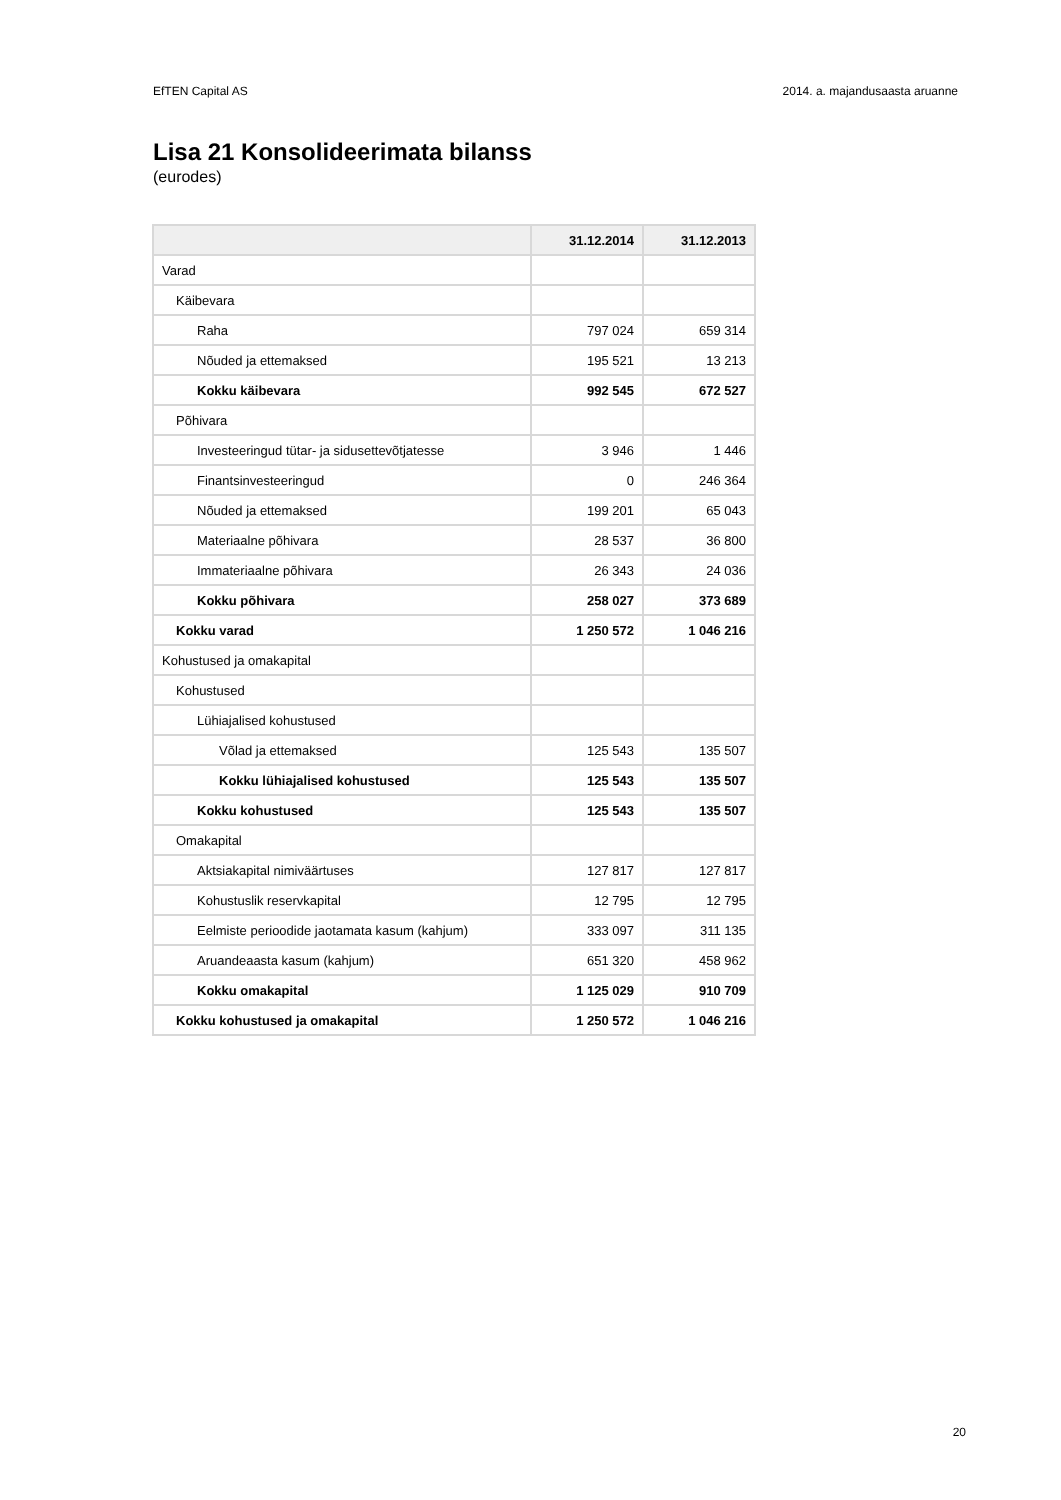EfTEN Capital AS 2014. a. majandusaasta aruanne
Lisa 21 Konsolideerimata bilanss
(eurodes)
| | 31.12.2014 | 31.12.2013 |
| --- | --- | --- |
| Varad | | |
| Käibevara | | |
| Raha | 797 024 | 659 314 |
| Nõuded ja ettemaksed | 195 521 | 13 213 |
| Kokku käibevara | 992 545 | 672 527 |
| Põhivara | | |
| Investeeringud tütar- ja sidusettevõtjatesse | 3 946 | 1 446 |
| Finantsinvesteeringud | 0 | 246 364 |
| Nõuded ja ettemaksed | 199 201 | 65 043 |
| Materiaalne põhivara | 28 537 | 36 800 |
| Immateriaalne põhivara | 26 343 | 24 036 |
| Kokku põhivara | 258 027 | 373 689 |
| Kokku varad | 1 250 572 | 1 046 216 |
| Kohustused ja omakapital | | |
| Kohustused | | |
| Lühiajalised kohustused | | |
| Võlad ja ettemaksed | 125 543 | 135 507 |
| Kokku lühiajalised kohustused | 125 543 | 135 507 |
| Kokku kohustused | 125 543 | 135 507 |
| Omakapital | | |
| Aktsiakapital nimiväärtuses | 127 817 | 127 817 |
| Kohustuslik reservkapital | 12 795 | 12 795 |
| Eelmiste perioodide jaotamata kasum (kahjum) | 333 097 | 311 135 |
| Aruandeaasta kasum (kahjum) | 651 320 | 458 962 |
| Kokku omakapital | 1 125 029 | 910 709 |
| Kokku kohustused ja omakapital | 1 250 572 | 1 046 216 |
20